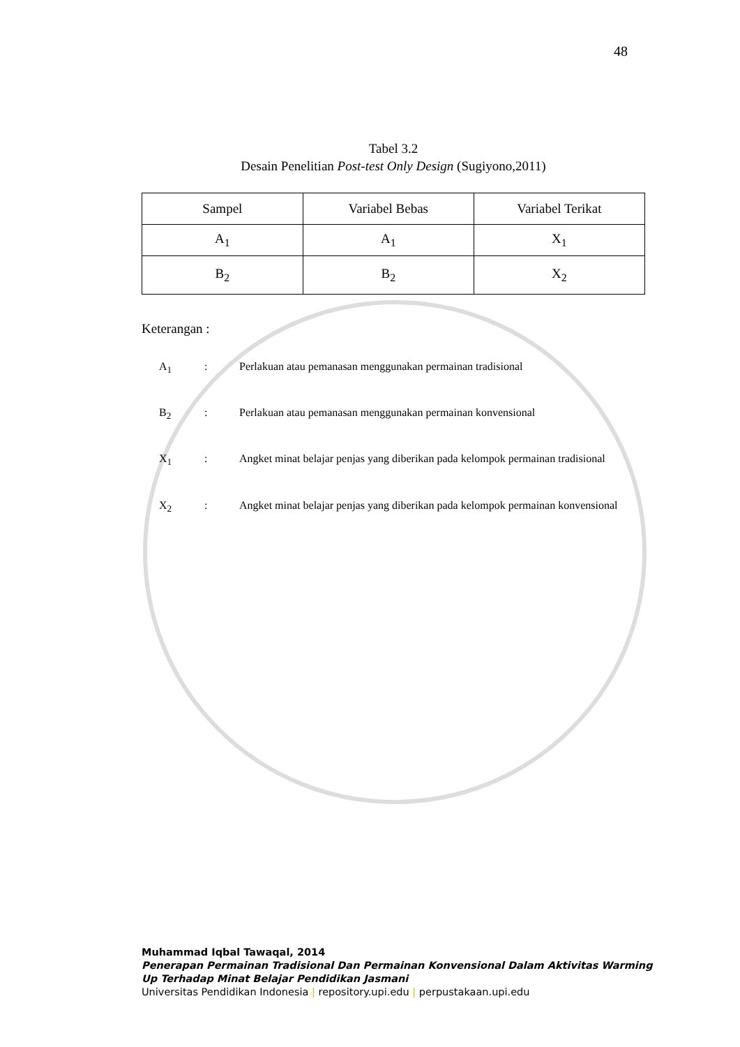48
Tabel 3.2
Desain Penelitian Post-test Only Design (Sugiyono,2011)
| Sampel | Variabel Bebas | Variabel Terikat |
| A<sub>1</sub> | A<sub>1</sub> | X<sub>1</sub> |
| B<sub>2</sub> | B<sub>2</sub> | X<sub>2</sub> |
Keterangan :
A<sub>1</sub> : Perlakuan atau pemanasan menggunakan permainan tradisional
B<sub>2</sub> : Perlakuan atau pemanasan menggunakan permainan konvensional
X<sub>1</sub> : Angket minat belajar penjas yang diberikan pada kelompok permainan tradisional
X<sub>2</sub> : Angket minat belajar penjas yang diberikan pada kelompok permainan konvensional
Muhammad Iqbal Tawaqal, 2014
Penerapan Permainan Tradisional Dan Permainan Konvensional Dalam Aktivitas Warming
Up Terhadap Minat Belajar Pendidikan Jasmani
Universitas Pendidikan Indonesia | repository.upi.edu | perpustakaan.upi.edu